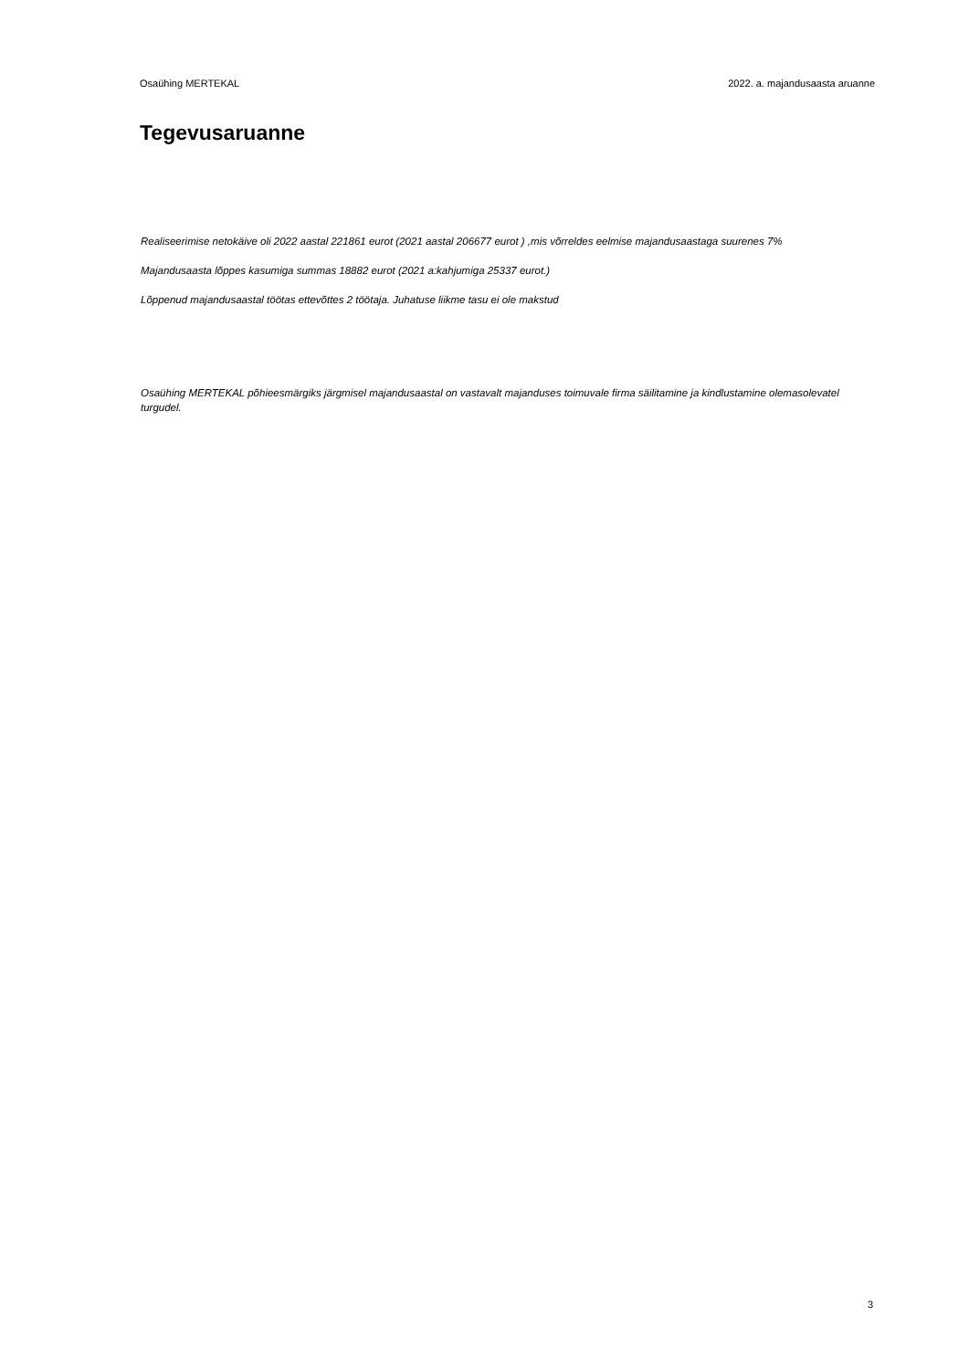Osaühing MERTEKAL 2022. a. majandusaasta aruanne
Tegevusaruanne
Realiseerimise netokäive oli 2022 aastal 221861 eurot (2021 aastal 206677 eurot ) ,mis võrreldes eelmise majandusaastaga suurenes 7%
Majandusaasta lõppes kasumiga summas 18882 eurot (2021 a:kahjumiga 25337 eurot.)
Lõppenud majandusaastal töötas ettevõttes 2 töötaja. Juhatuse liikme tasu ei ole makstud
Osaühing MERTEKAL põhieesmärgiks järgmisel majandusaastal on vastavalt majanduses toimuvale firma säilitamine ja kindlustamine olemasolevatel turgudel.
3